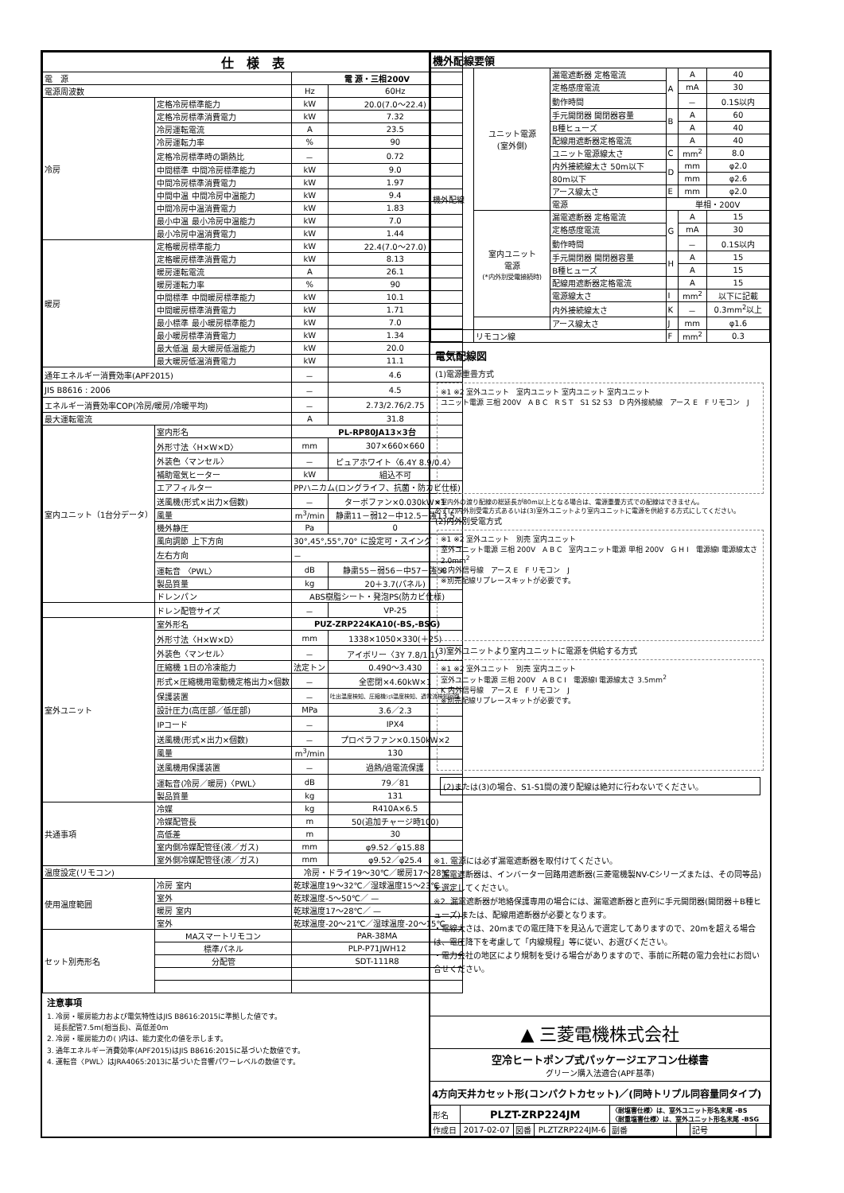| 仕 様 表 | | | |
| --- | --- | --- | --- |
| 電 源 | | 電 源・三相200V | |
| 電源周波数 | | Hz | 60Hz |
| 冷房 | 定格冷房標準能力 | kW | 20.0(7.0～22.4) |
| | 定格冷房標準消費電力 | kW | 7.32 |
| | 冷房運転電流 | A | 23.5 |
| | 冷房運転力率 | % | 90 |
| | 定格冷房標準時の顕熱比 | － | 0.72 |
| | 中間標準 中間冷房標準能力 | kW | 9.0 |
| | 中間冷房標準消費電力 | kW | 1.97 |
| | 中間中温 中間冷房中温能力 | kW | 9.4 |
| | 中間冷房中温消費電力 | kW | 1.83 |
| | 最小中温 最小冷房中温能力 | kW | 7.0 |
| | 最小冷房中温消費電力 | kW | 1.44 |
| 暖房 | 定格暖房標準能力 | kW | 22.4(7.0～27.0) |
| | 定格暖房標準消費電力 | kW | 8.13 |
| | 暖房運転電流 | A | 26.1 |
| | 暖房運転力率 | % | 90 |
| | 中間標準 中間暖房標準能力 | kW | 10.1 |
| | 中間暖房標準消費電力 | kW | 1.71 |
| | 最小標準 最小暖房標準能力 | kW | 7.0 |
| | 最小暖房標準消費電力 | kW | 1.34 |
| | 最大低温 最大暖房低温能力 | kW | 20.0 |
| | 最大暖房低温消費電力 | kW | 11.1 |
| 通年エネルギー消費効率(APF2015) | | － | 4.6 |
| JIS B8616 : 2006 | | － | 4.5 |
| エネルギー消費効率COP(冷房/暖房/冷暖平均) | | － | 2.73/2.76/2.75 |
| 最大運転電流 | | A | 31.8 |
| 室内ユニット（1台分データ） | 室内形名 | PL-RP80JA13×3台 | |
| | 外形寸法〈H×W×D〉 | mm | 307×660×660 |
| | 外装色〈マンセル〉 | － | ピュアホワイト〈6.4Y 8.9/0.4〉 |
| | 補助電気ヒーター | kW | 組込不可 |
| | エアフィルター | PPハニカム(ロングライフ、抗菌・防カビ仕様) | |
| | 送風機(形式×出力×個数) | － | ターボファン×0.030kW×1 |
| | 風量 | m<sup>3</sup>/min | 静粛11－弱12－中12.5－強13.5 |
| | 機外静圧 | Pa | 0 |
| | 風向調節 上下方向 | 30°,45°,55°,70° に設定可・スイング | |
| | 左右方向 | － | |
| | 運転音 〈PWL〉 | dB | 静粛55－弱56－中57－強58 |
| | 製品質量 | kg | 20＋3.7(パネル) |
| | ドレンパン | ABS樹脂シート・発泡PS(防カビ仕様) | |
| | ドレン配管サイズ | － | VP-25 |
| 室外ユニット | 室外形名 | PUZ-ZRP224KA10(-BS,-BSG) | |
| | 外形寸法〈H×W×D〉 | mm | 1338×1050×330(＋25) |
| | 外装色〈マンセル〉 | － | アイボリー〈3Y 7.8/1.1〉 |
| | 圧縮機 1日の冷凍能力 | 法定トン | 0.490～3.430 |
| | 形式×圧縮機用電動機定格出力×個数 | － | 全密閉×4.60kW×1 |
| | 保護装置 | － | 吐出温度検知、圧縮機ｼｪﾙ温度検知、過電流検知回路 |
| | 設計圧力(高圧部／低圧部) | MPa | 3.6／2.3 |
| | IPコード | － | IPX4 |
| | 送風機(形式×出力×個数) | － | プロペラファン×0.150kW×2 |
| | 風量 | m<sup>3</sup>/min | 130 |
| | 送風機用保護装置 | － | 過熱/過電流保護 |
| | 運転音(冷房／暖房)〈PWL〉 | dB | 79／81 |
| | 製品質量 | kg | 131 |
| 共通事項 | 冷媒 | kg | R410A×6.5 |
| | 冷媒配管長 | m | 50(追加チャージ時100) |
| | 高低差 | m | 30 |
| | 室内側冷媒配管径(液／ガス) | mm | φ9.52／φ15.88 |
| | 室外側冷媒配管径(液／ガス) | mm | φ9.52／φ25.4 |
| 温度設定(リモコン) | | 冷房・ドライ19～30℃／暖房17～28℃ | |
| 使用温度範囲 | 冷房 室内 | 乾球温度19～32℃／湿球温度15～23℃ | |
| | 室外 | 乾球温度-5～50℃／ — | |
| | 暖房 室内 | 乾球温度17～28℃／ — | |
| | 室外 | 乾球温度-20～21℃／湿球温度-20～15℃ | |
| セット別売形名 | MAスマートリモコン | PAR-38MA | |
| | 標準パネル | PLP-P71JWH12 | |
| | 分配管 | SDT-111R8 | |
注意事項
1. 冷房・暖房能力および電気特性はJIS B8616:2015に準拠した値です。
　延長配管7.5m(相当長)、高低差0m
2. 冷房・暖房能力の( )内は、能力変化の値を示します。
3. 通年エネルギー消費効率(APF2015)はJIS B8616:2015に基づいた数値です。
4. 運転音〈PWL〉はJRA4065:2013に基づいた音響パワーレベルの数値です。
| 機外配線要領 | | | | | |
| --- | --- | --- | --- | --- | --- |
| 機外配線 | ユニット電源 (室外側) | 漏電遮断器 定格電流 | A | A | 40 |
| | | 定格感度電流 | | mA | 30 |
| | | 動作時間 | | － | 0.1S以内 |
| | | 手元開閉器 開閉器容量 | B | A | 60 |
| | | B種ヒューズ | | A | 40 |
| | | 配線用遮断器定格電流 | | A | 40 |
| | | ユニット電源線太さ | C | mm<sup>2</sup> | 8.0 |
| | | 内外接続線太さ 50m以下 | D | mm | φ2.0 |
| | | 80m以下 | | mm | φ2.6 |
| | | アース線太さ | E | mm | φ2.0 |
| | | 電源 | 単相・200V | | |
| | 室内ユニット 電源 (*内外別受電接続時) | 漏電遮断器 定格電流 | G | A | 15 |
| | | 定格感度電流 | | mA | 30 |
| | | 動作時間 | | － | 0.1S以内 |
| | | 手元開閉器 開閉器容量 | H | A | 15 |
| | | B種ヒューズ | | A | 15 |
| | | 配線用遮断器定格電流 | | A | 15 |
| | | 電源線太さ | I | mm<sup>2</sup> | 以下に記載 |
| | | 内外接続線太さ | K | － | 0.3mm<sup>2</sup>以上 |
| | | アース線太さ | J | mm | φ1.6 |
| | リモコン線 | | F | mm<sup>2</sup> | 0.3 |
電気配線図
(1)電源重畳方式
※1 ※2 室外ユニット　室内ユニット 室内ユニット 室内ユニット
ユニット電源 三相 200V　A B C　R S T　S1 S2 S3　D 内外接続線　アース E　F リモコン　J
※室内外の渡り配線の総延長が80m以上となる場合は、電源重畳方式での配線はできません。
必ず(2)内外別受電方式あるいは(3)室外ユニットより室内ユニットに電源を供給する方式にしてください。
(2)内外別受電方式
※1 ※2 室外ユニット　別売 室内ユニット
室外ユニット電源 三相 200V　A B C　室内ユニット電源 単相 200V　G H I　電源線I 電源線太さ 2.0mm<sup>2</sup>
K 内外信号線　アース E　F リモコン　J
※別売配線リプレースキットが必要です。
(3)室外ユニットより室内ユニットに電源を供給する方式
※1 ※2 室外ユニット　別売 室内ユニット
室外ユニット電源 三相 200V　A B C I　電源線I 電源線太さ 3.5mm<sup>2</sup>
K 内外信号線　アース E　F リモコン　J
※別売配線リプレースキットが必要です。
(2)または(3)の場合、S1-S1間の渡り配線は絶対に行わないでください。
※1. 電源には必ず漏電遮断器を取付けてください。
　漏電遮断器は、インバーター回路用遮断器(三菱電機製NV-Cシリーズまたは、その同等品)を選定してください。
※2. 漏電遮断器が地絡保護専用の場合には、漏電遮断器と直列に手元開閉器(開閉器＋B種ヒューズ)または、配線用遮断器が必要となります。
・電線太さは、20mまでの電圧降下を見込んで選定してありますので、20mを超える場合は、電圧降下を考慮して「内線規程」等に従い、お選びください。
・電力会社の地区により規制を受ける場合がありますので、事前に所轄の電力会社にお問い合せください。
▲ 三菱電機株式会社
空冷ヒートポンプ式パッケージエアコン仕様書
グリーン購入法適合(APF基準)
4方向天井カセット形(コンパクトカセット)／(同時トリプル同容量同タイプ)
| 形名 | PLZT-ZRP224JM | | | 〈耐塩害仕様〉は、室外ユニット形名末尾 -BS 〈耐重塩害仕様〉は、室外ユニット形名末尾 -BSG | | | |
| 作成日 | 2017-02-07 | 図番 | PLZTZRP224JM-6 | 副番 | | 記号 | |